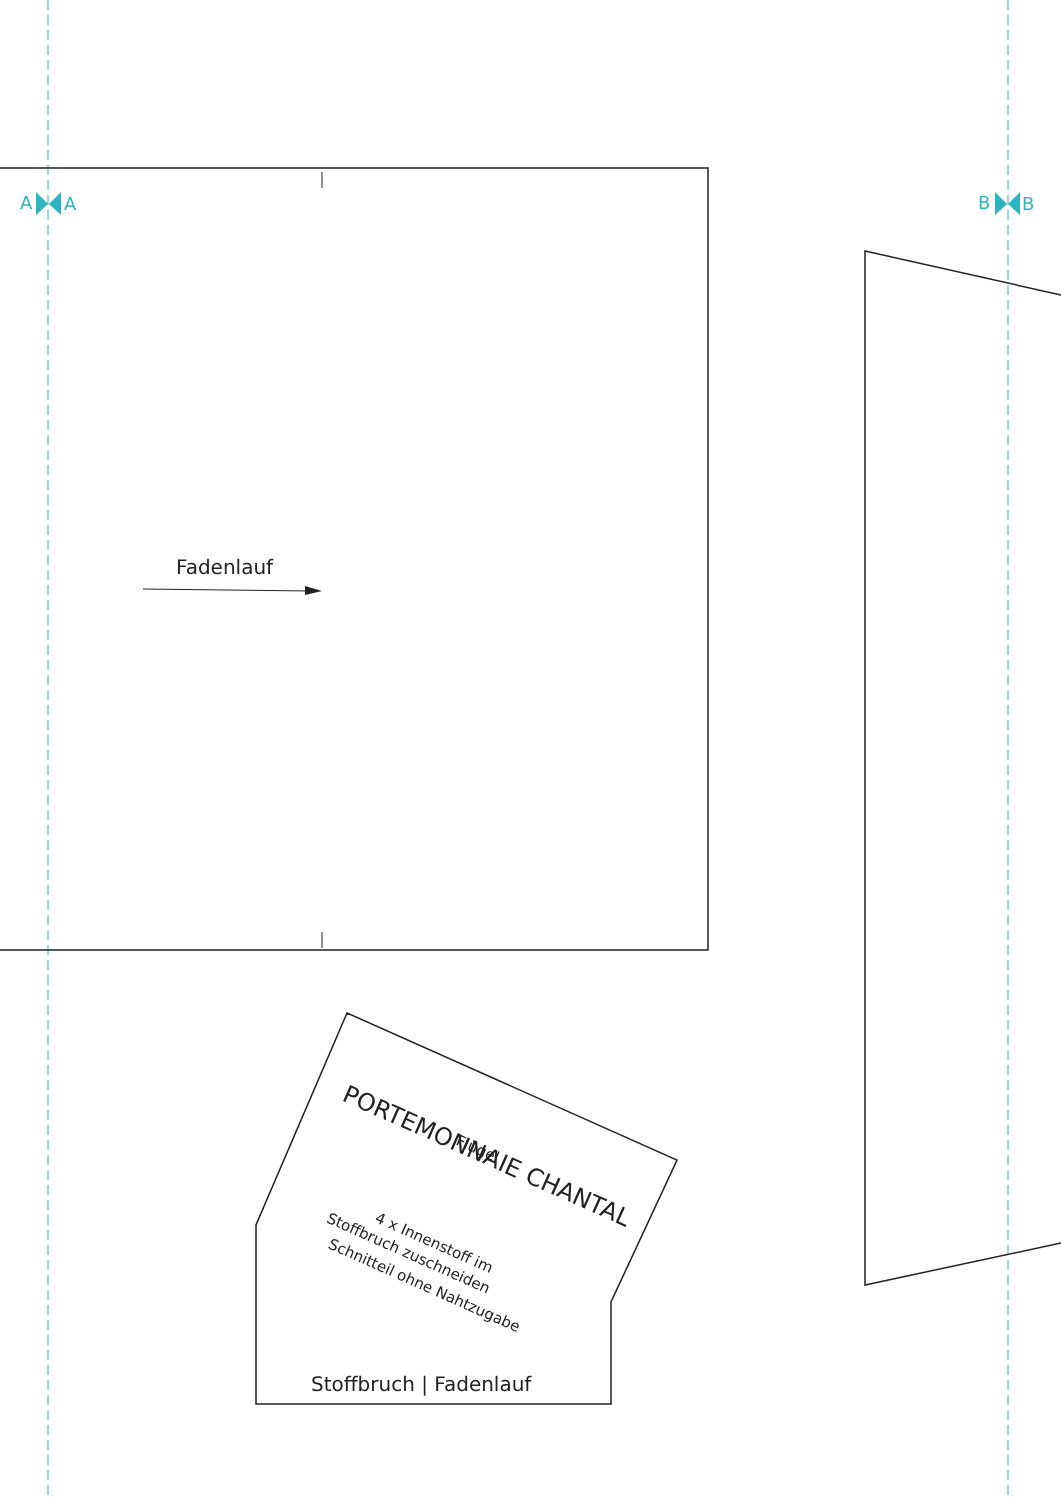A A B B
Fadenlauf
PORTEMONNAIE CHANTAL
Flügel
4 x Innenstoff im
Stoffbruch zuschneiden
Schnitteil ohne Nahtzugabe
Stoffbruch | Fadenlauf